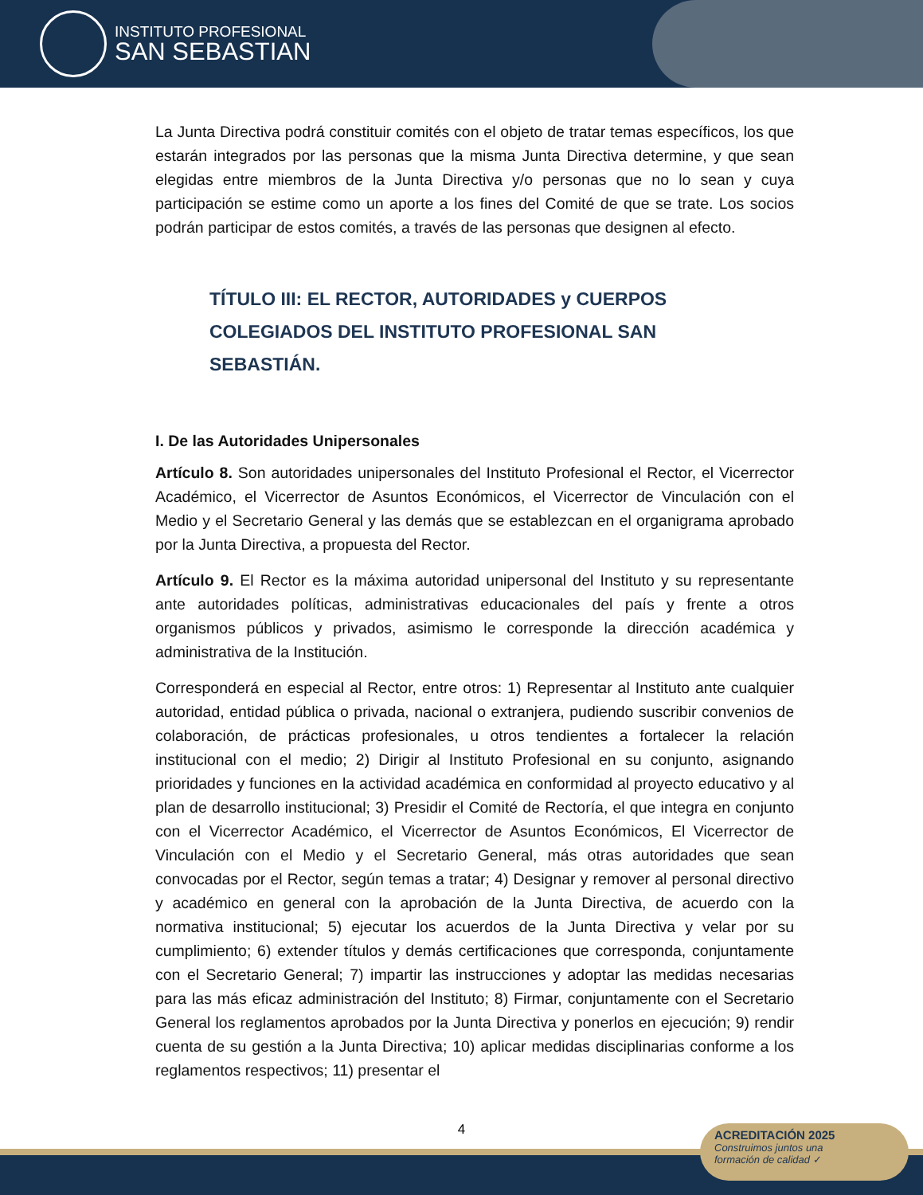INSTITUTO PROFESIONAL
SAN SEBASTIAN
La Junta Directiva podrá constituir comités con el objeto de tratar temas específicos, los que estarán integrados por las personas que la misma Junta Directiva determine, y que sean elegidas entre miembros de la Junta Directiva y/o personas que no lo sean y cuya participación se estime como un aporte a los fines del Comité de que se trate. Los socios podrán participar de estos comités, a través de las personas que designen al efecto.
TÍTULO III: EL RECTOR, AUTORIDADES y CUERPOS COLEGIADOS DEL INSTITUTO PROFESIONAL SAN SEBASTIÁN.
I. De las Autoridades Unipersonales
Artículo 8. Son autoridades unipersonales del Instituto Profesional el Rector, el Vicerrector Académico, el Vicerrector de Asuntos Económicos, el Vicerrector de Vinculación con el Medio y el Secretario General y las demás que se establezcan en el organigrama aprobado por la Junta Directiva, a propuesta del Rector.
Artículo 9. El Rector es la máxima autoridad unipersonal del Instituto y su representante ante autoridades políticas, administrativas educacionales del país y frente a otros organismos públicos y privados, asimismo le corresponde la dirección académica y administrativa de la Institución.
Corresponderá en especial al Rector, entre otros: 1) Representar al Instituto ante cualquier autoridad, entidad pública o privada, nacional o extranjera, pudiendo suscribir convenios de colaboración, de prácticas profesionales, u otros tendientes a fortalecer la relación institucional con el medio; 2) Dirigir al Instituto Profesional en su conjunto, asignando prioridades y funciones en la actividad académica en conformidad al proyecto educativo y al plan de desarrollo institucional; 3) Presidir el Comité de Rectoría, el que integra en conjunto con el Vicerrector Académico, el Vicerrector de Asuntos Económicos, El Vicerrector de Vinculación con el Medio y el Secretario General, más otras autoridades que sean convocadas por el Rector, según temas a tratar; 4) Designar y remover al personal directivo y académico en general con la aprobación de la Junta Directiva, de acuerdo con la normativa institucional; 5) ejecutar los acuerdos de la Junta Directiva y velar por su cumplimiento; 6) extender títulos y demás certificaciones que corresponda, conjuntamente con el Secretario General; 7) impartir las instrucciones y adoptar las medidas necesarias para las más eficaz administración del Instituto; 8) Firmar, conjuntamente con el Secretario General los reglamentos aprobados por la Junta Directiva y ponerlos en ejecución; 9) rendir cuenta de su gestión a la Junta Directiva; 10) aplicar medidas disciplinarias conforme a los reglamentos respectivos; 11) presentar el
4
ACREDITACIÓN 2025
Construimos juntos una
formación de calidad ✓